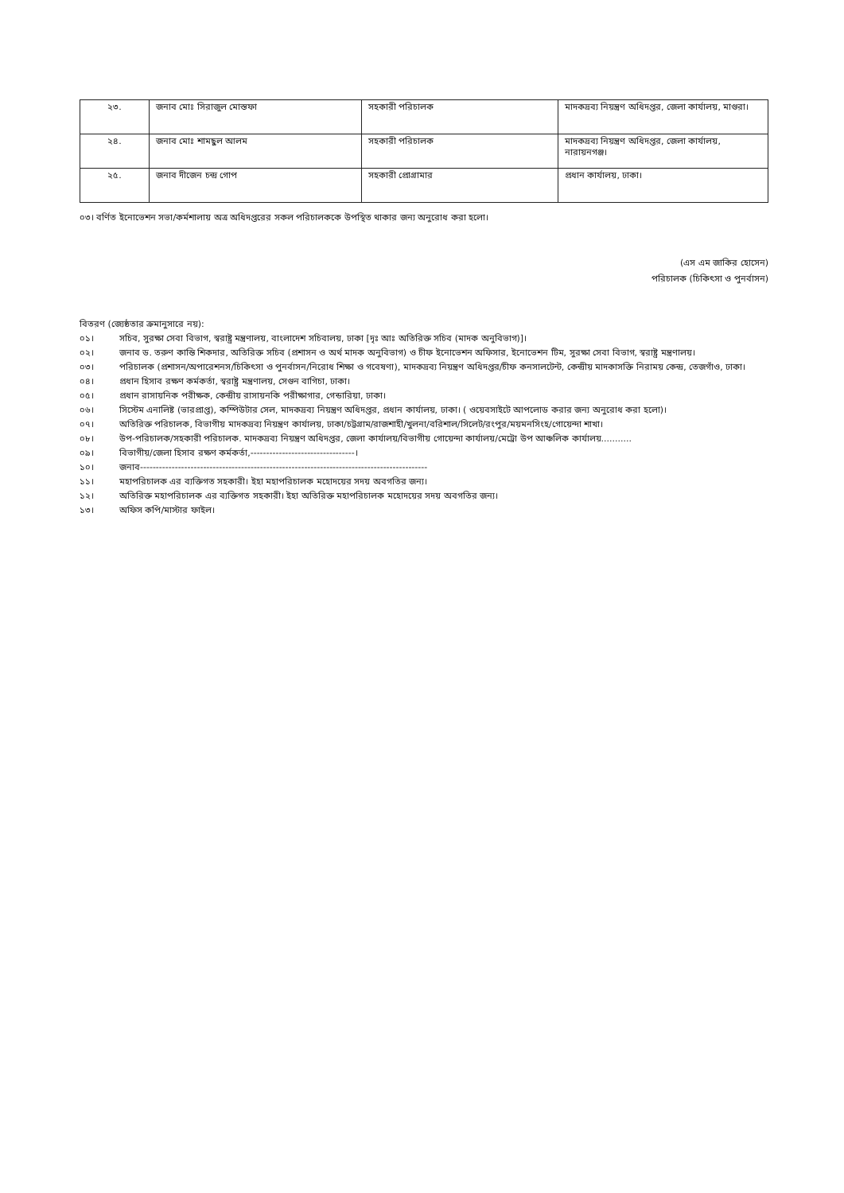| ২৩. | জনাব মোঃ সিরাজুল মোস্তফা | সহকারী পরিচালক | মাদকদ্রব্য নিয়ন্ত্রণ অধিদপ্তর, জেলা কার্যালয়, মাগুরা। |
| ২৪. | জনাব মোঃ শামছুল আলম | সহকারী পরিচালক | মাদকদ্রব্য নিয়ন্ত্রণ অধিদপ্তর, জেলা কার্যালয়, নারায়নগঞ্জ। |
| ২৫. | জনাব দীজেন চন্দ্র গোপ | সহকারী প্রোগ্রামার | প্রধান কার্যালয়, ঢাকা। |
০৩। বর্ণিত ইনোভেশন সভা/কর্মশালায় অত্র অধিদপ্তরের সকল পরিচালককে উপস্থিত থাকার জন্য অনুরোধ করা হলো।
(এস এম জাকির হোসেন)
পরিচালক (চিকিৎসা ও পুনর্বাসন)
বিতরণ (জ্যেষ্ঠতার ক্রমানুসারে নয়):
০১। সচিব, সুরক্ষা সেবা বিভাগ, স্বরাষ্ট্র মন্ত্রণালয়, বাংলাদেশ সচিবালয়, ঢাকা [দৃঃ আঃ অতিরিক্ত সচিব (মাদক অনুবিভাগ)]।
০২। জনাব ড. তরুণ কান্তি শিকদার, অতিরিক্ত সচিব (প্রশাসন ও অর্থ মাদক অনুবিভাগ) ও চীফ ইনোভেশন অফিসার, ইনোভেশন টিম, সুরক্ষা সেবা বিভাগ, স্বরাষ্ট্র মন্ত্রণালয়।
০৩। পরিচালক (প্রশাসন/অপারেশনস/চিকিৎসা ও পুনর্বাসন/নিরোধ শিক্ষা ও গবেষণা), মাদকদ্রব্য নিয়ন্ত্রণ অধিদপ্তর/চীফ কনসালটেন্ট, কেন্দ্রীয় মাদকাসক্তি নিরাময় কেন্দ্র, তেজগাঁও, ঢাকা।
০৪। প্রধান হিসাব রক্ষণ কর্মকর্তা, স্বরাষ্ট্র মন্ত্রণালয়, সেগুন বাগিচা, ঢাকা।
০৫। প্রধান রাসায়নিক পরীক্ষক, কেন্দ্রীয় রাসায়নকি পরীক্ষাগার, গেন্ডারিয়া, ঢাকা।
০৬। সিস্টেম এনালিষ্ট (ভারপ্রাপ্ত), কম্পিউটার সেল, মাদকদ্রব্য নিয়ন্ত্রণ অধিদপ্তর, প্রধান কার্যালয়, ঢাকা। ( ওয়েবসাইটে আপলোড করার জন্য অনুরোধ করা হলো)।
০৭। অতিরিক্ত পরিচালক, বিভাগীয় মাদকদ্রব্য নিয়ন্ত্রণ কার্যালয়, ঢাকা/চট্টগ্রাম/রাজশাহী/খুলনা/বরিশাল/সিলেট/রংপুর/ময়মনসিংহ/গোয়েন্দা শাখা।
০৮। উপ-পরিচালক/সহকারী পরিচালক. মাদকদ্রব্য নিয়ন্ত্রণ অধিদপ্তর, জেলা কার্যালয়/বিভাগীয় গোয়েন্দা কার্যালয়/মেট্রো উপ আঞ্চলিক কার্যালয়...........
০৯। বিভাগীয়/জেলা হিসাব রক্ষণ কর্মকর্তা,---------------------------------।
১০। জনাব-------------------------------------------------------------------------------------------
১১। মহাপরিচালক এর ব্যক্তিগত সহকারী। ইহা মহাপরিচালক মহোদয়ের সদয় অবগতির জন্য।
১২। অতিরিক্ত মহাপরিচালক এর ব্যক্তিগত সহকারী। ইহা অতিরিক্ত মহাপরিচালক মহোদয়ের সদয় অবগতির জন্য।
১৩। অফিস কপি/মাস্টার ফাইল।